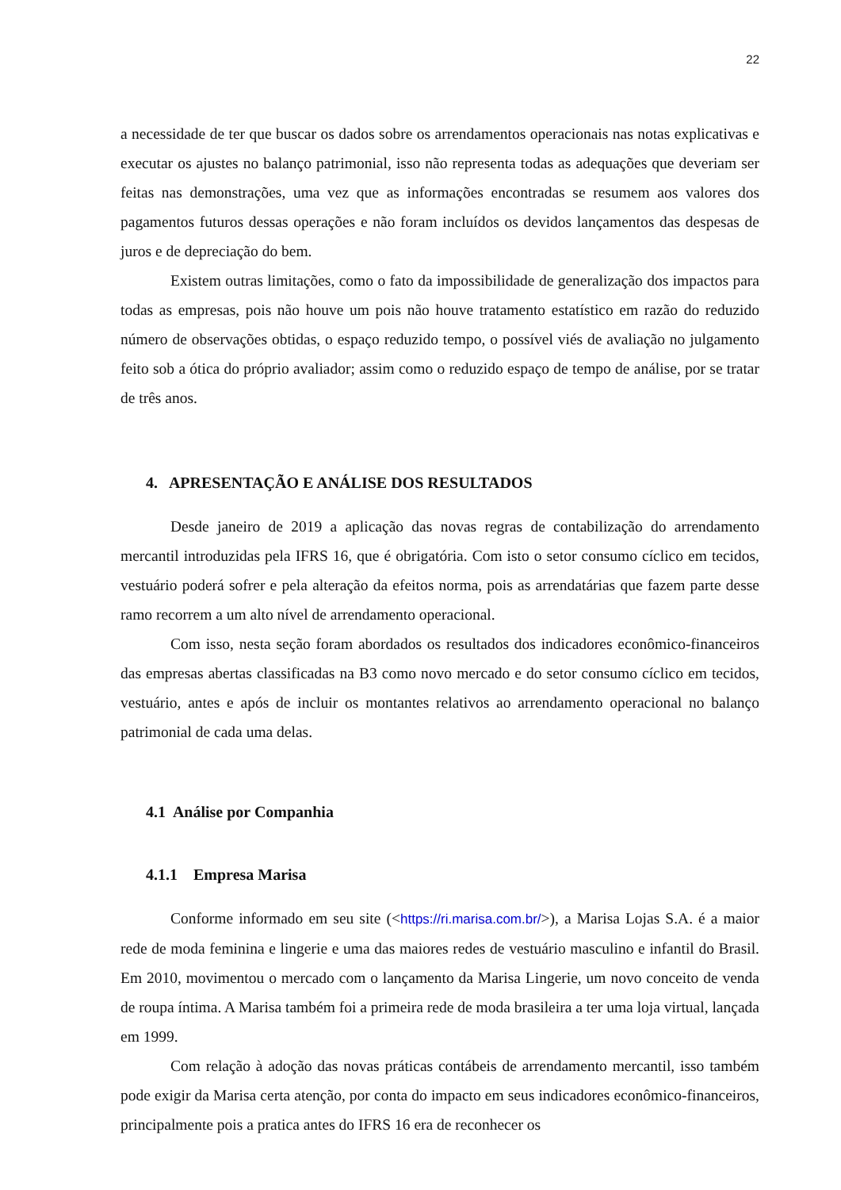22
a necessidade de ter que buscar os dados sobre os arrendamentos operacionais nas notas explicativas e executar os ajustes no balanço patrimonial, isso não representa todas as adequações que deveriam ser feitas nas demonstrações, uma vez que as informações encontradas se resumem aos valores dos pagamentos futuros dessas operações e não foram incluídos os devidos lançamentos das despesas de juros e de depreciação do bem.
Existem outras limitações, como o fato da impossibilidade de generalização dos impactos para todas as empresas, pois não houve um pois não houve tratamento estatístico em razão do reduzido número de observações obtidas, o espaço reduzido tempo, o possível viés de avaliação no julgamento feito sob a ótica do próprio avaliador; assim como o reduzido espaço de tempo de análise, por se tratar de três anos.
4. APRESENTAÇÃO E ANÁLISE DOS RESULTADOS
Desde janeiro de 2019 a aplicação das novas regras de contabilização do arrendamento mercantil introduzidas pela IFRS 16, que é obrigatória. Com isto o setor consumo cíclico em tecidos, vestuário poderá sofrer e pela alteração da efeitos norma, pois as arrendatárias que fazem parte desse ramo recorrem a um alto nível de arrendamento operacional.
Com isso, nesta seção foram abordados os resultados dos indicadores econômico-financeiros das empresas abertas classificadas na B3 como novo mercado e do setor consumo cíclico em tecidos, vestuário, antes e após de incluir os montantes relativos ao arrendamento operacional no balanço patrimonial de cada uma delas.
4.1 Análise por Companhia
4.1.1 Empresa Marisa
Conforme informado em seu site (<https://ri.marisa.com.br/>), a Marisa Lojas S.A. é a maior rede de moda feminina e lingerie e uma das maiores redes de vestuário masculino e infantil do Brasil. Em 2010, movimentou o mercado com o lançamento da Marisa Lingerie, um novo conceito de venda de roupa íntima. A Marisa também foi a primeira rede de moda brasileira a ter uma loja virtual, lançada em 1999.
Com relação à adoção das novas práticas contábeis de arrendamento mercantil, isso também pode exigir da Marisa certa atenção, por conta do impacto em seus indicadores econômico-financeiros, principalmente pois a pratica antes do IFRS 16 era de reconhecer os